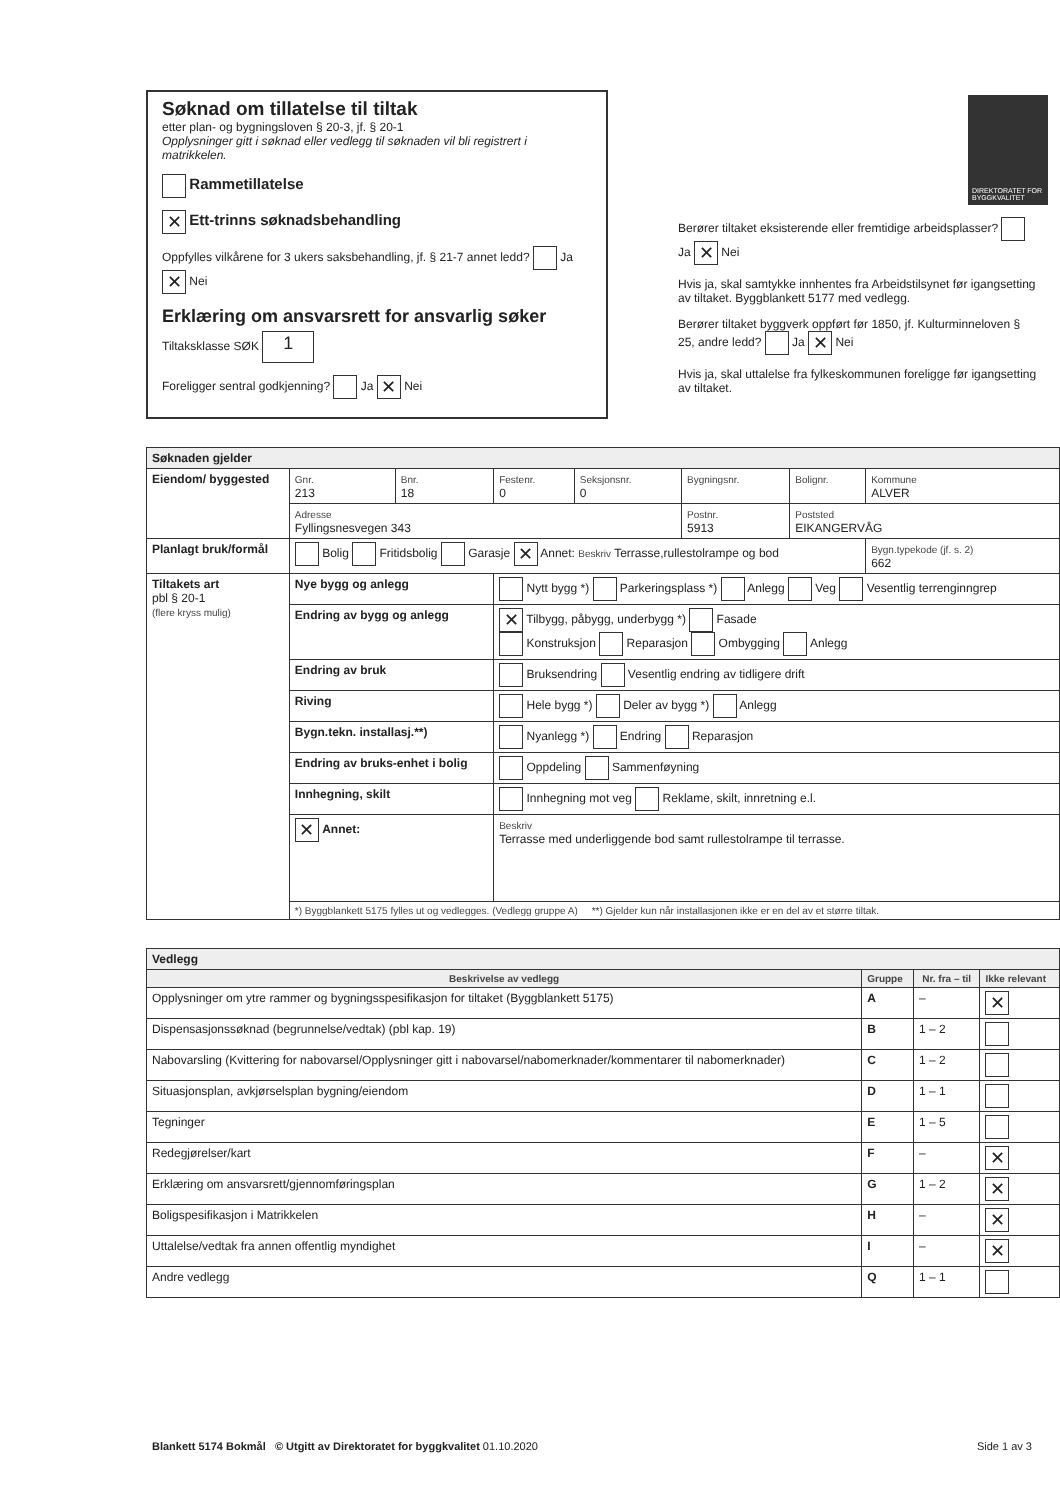Søknad om tillatelse til tiltak
etter plan- og bygningsloven § 20-3, jf. § 20-1
Opplysninger gitt i søknad eller vedlegg til søknaden vil bli registrert i matrikkelen.
Rammetillatelse
✕ Ett-trinns søknadsbehandling
Oppfylles vilkårene for 3 ukers saksbehandling, jf. § 21-7 annet ledd? Ja ✕ Nei
Erklæring om ansvarsrett for ansvarlig søker
Tiltaksklasse SØK 1
Foreligger sentral godkjenning? Ja ✕ Nei
DIREKTORATET FOR BYGGKVALITET
Berører tiltaket eksisterende eller fremtidige arbeidsplasser? Ja ✕ Nei
Hvis ja, skal samtykke innhentes fra Arbeidstilsynet før igangsetting av tiltaket. Byggblankett 5177 med vedlegg.
Berører tiltaket byggverk oppført før 1850, jf. Kulturminneloven § 25, andre ledd? Ja ✕ Nei
Hvis ja, skal uttalelse fra fylkeskommunen foreligge før igangsetting av tiltaket.
| Søknaden gjelder | | | | | | | |
| --- | --- | --- | --- | --- | --- | --- | --- |
| Eiendom/ byggested | Gnr. 213 | Bnr. 18 | Festenr. 0 | Seksjonsnr. 0 | Bygningsnr. | Bolignr. | Kommune ALVER |
| | Adresse Fyllingsnesvegen 343 | | | | Postnr. 5913 | Poststed EIKANGERVÅG | |
| Planlagt bruk/formål | Bolig Fritidsbolig Garasje ✕ Annet: Beskriv Terrasse,rullestolrampe og bod | | | | | | Bygn.typekode (jf. s. 2) 662 |
| Tiltakets art pbl § 20-1 (flere kryss mulig) | Nye bygg og anlegg | | Nytt bygg *) Parkeringsplass *) Anlegg Veg Vesentlig terrenginngrep | | | | |
| | Endring av bygg og anlegg | | ✕ Tilbygg, påbygg, underbygg *) Fasade Konstruksjon Reparasjon Ombygging Anlegg | | | | |
| | Endring av bruk | | Bruksendring Vesentlig endring av tidligere drift | | | | |
| | Riving | | Hele bygg *) Deler av bygg *) Anlegg | | | | |
| | Bygn.tekn. installasj.**) | | Nyanlegg *) Endring Reparasjon | | | | |
| | Endring av bruks-enhet i bolig | | Oppdeling Sammenføyning | | | | |
| | Innhegning, skilt | | Innhegning mot veg Reklame, skilt, innretning e.l. | | | | |
| | ✕ Annet: | | Beskriv Terrasse med underliggende bod samt rullestolrampe til terrasse. | | | | |
| | *) Byggblankett 5175 fylles ut og vedlegges. (Vedlegg gruppe A) **) Gjelder kun når installasjonen ikke er en del av et større tiltak. | | | | | | |
| Vedlegg | | | |
| --- | --- | --- | --- |
| Beskrivelse av vedlegg | Gruppe | Nr. fra – til | Ikke relevant |
| Opplysninger om ytre rammer og bygningsspesifikasjon for tiltaket (Byggblankett 5175) | A | – | ✕ |
| Dispensasjonssøknad (begrunnelse/vedtak) (pbl kap. 19) | B | 1 – 2 | |
| Nabovarsling (Kvittering for nabovarsel/Opplysninger gitt i nabovarsel/nabomerknader/kommentarer til nabomerknader) | C | 1 – 2 | |
| Situasjonsplan, avkjørselsplan bygning/eiendom | D | 1 – 1 | |
| Tegninger | E | 1 – 5 | |
| Redegjørelser/kart | F | – | ✕ |
| Erklæring om ansvarsrett/gjennomføringsplan | G | 1 – 2 | ✕ |
| Boligspesifikasjon i Matrikkelen | H | – | ✕ |
| Uttalelse/vedtak fra annen offentlig myndighet | I | – | ✕ |
| Andre vedlegg | Q | 1 – 1 | |
Blankett 5174 Bokmål © Utgitt av Direktoratet for byggkvalitet 01.10.2020 Side 1 av 3